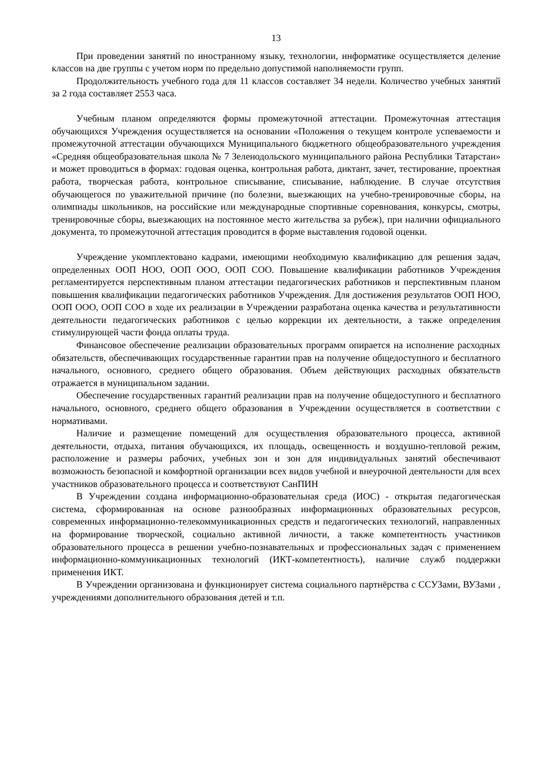13
При проведении занятий по иностранному языку, технологии, информатике осуществляется деление классов на две группы с учетом норм по предельно допустимой наполняемости групп.
Продолжительность учебного года для 11 классов составляет 34 недели. Количество учебных занятий за 2 года составляет 2553 часа.
Учебным планом определяются формы промежуточной аттестации. Промежуточная аттестация обучающихся Учреждения осуществляется на основании «Положения о текущем контроле успеваемости и промежуточной аттестации обучающихся Муниципального бюджетного общеобразовательного учреждения «Средняя общеобразовательная школа № 7 Зеленодольского муниципального района Республики Татарстан» и может проводиться в формах: годовая оценка, контрольная работа, диктант, зачет, тестирование, проектная работа, творческая работа, контрольное списывание, списывание, наблюдение. В случае отсутствия обучающегося по уважительной причине (по болезни, выезжающих на учебно-тренировочные сборы, на олимпиады школьников, на российские или международные спортивные соревнования, конкурсы, смотры, тренировочные сборы, выезжающих на постоянное место жительства за рубеж), при наличии официального документа, то промежуточной аттестация проводится в форме выставления годовой оценки.
Учреждение укомплектовано кадрами, имеющими необходимую квалификацию для решения задач, определенных ООП НОО, ООП ООО, ООП СОО. Повышение квалификации работников Учреждения регламентируется перспективным планом аттестации педагогических работников и перспективным планом повышения квалификации педагогических работников Учреждения. Для достижения результатов ООП НОО, ООП ООО, ООП СОО в ходе их реализации в Учреждении разработана оценка качества и результативности деятельности педагогических работников с целью коррекции их деятельности, а также определения стимулирующей части фонда оплаты труда.
Финансовое обеспечение реализации образовательных программ опирается на исполнение расходных обязательств, обеспечивающих государственные гарантии прав на получение общедоступного и бесплатного начального, основного, среднего общего образования. Объем действующих расходных обязательств отражается в муниципальном задании.
Обеспечение государственных гарантий реализации прав на получение общедоступного и бесплатного начального, основного, среднего общего образования в Учреждении осуществляется в соответствии с нормативами.
Наличие и размещение помещений для осуществления образовательного процесса, активной деятельности, отдыха, питания обучающихся, их площадь, освещенность и воздушно-тепловой режим, расположение и размеры рабочих, учебных зон и зон для индивидуальных занятий обеспечивают возможность безопасной и комфортной организации всех видов учебной и внеурочной деятельности для всех участников образовательного процесса и соответствуют СанПИН
В Учреждении создана информационно-образовательная среда (ИОС) - открытая педагогическая система, сформированная на основе разнообразных информационных образовательных ресурсов, современных информационно-телекоммуникационных средств и педагогических технологий, направленных на формирование творческой, социально активной личности, а также компетентность участников образовательного процесса в решении учебно-познавательных и профессиональных задач с применением информационно-коммуникационных технологий (ИКТ-компетентность), наличие служб поддержки применения ИКТ.
В Учреждении организована и функционирует система социального партнёрства с ССУЗами, ВУЗами , учреждениями дополнительного образования детей и т.п.